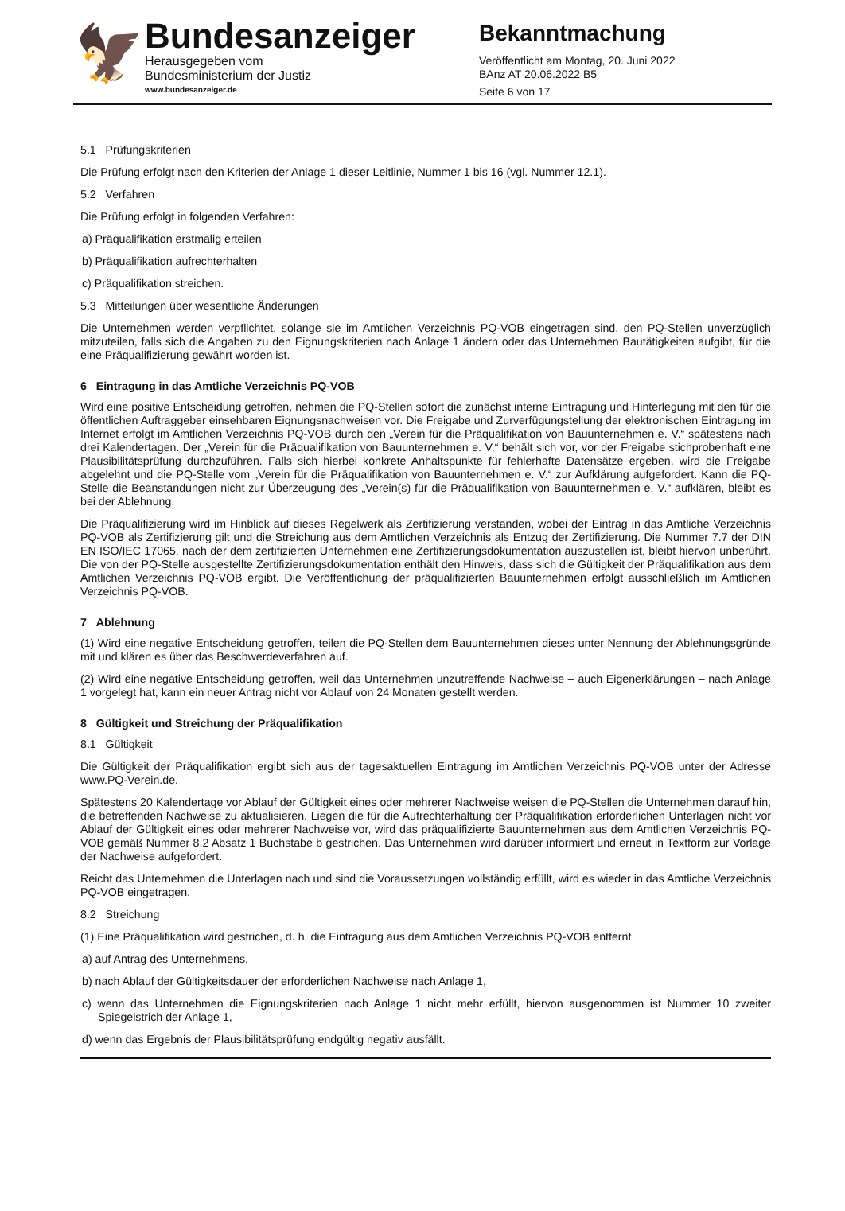🦅
Bundesanzeiger
Herausgegeben vom
Bundesministerium der Justiz
www.bundesanzeiger.de
Bekanntmachung
Veröffentlicht am Montag, 20. Juni 2022
BAnz AT 20.06.2022 B5
Seite 6 von 17
5.1 Prüfungskriterien
Die Prüfung erfolgt nach den Kriterien der Anlage 1 dieser Leitlinie, Nummer 1 bis 16 (vgl. Nummer 12.1).
5.2 Verfahren
Die Prüfung erfolgt in folgenden Verfahren:
a) Präqualifikation erstmalig erteilen
b) Präqualifikation aufrechterhalten
c) Präqualifikation streichen.
5.3 Mitteilungen über wesentliche Änderungen
Die Unternehmen werden verpflichtet, solange sie im Amtlichen Verzeichnis PQ-VOB eingetragen sind, den PQ-Stellen unverzüglich mitzuteilen, falls sich die Angaben zu den Eignungskriterien nach Anlage 1 ändern oder das Unternehmen Bautätigkeiten aufgibt, für die eine Präqualifizierung gewährt worden ist.
6 Eintragung in das Amtliche Verzeichnis PQ-VOB
Wird eine positive Entscheidung getroffen, nehmen die PQ-Stellen sofort die zunächst interne Eintragung und Hinterlegung mit den für die öffentlichen Auftraggeber einsehbaren Eignungsnachweisen vor. Die Freigabe und Zurverfügungstellung der elektronischen Eintragung im Internet erfolgt im Amtlichen Verzeichnis PQ-VOB durch den „Verein für die Präqualifikation von Bauunternehmen e. V.“ spätestens nach drei Kalendertagen. Der „Verein für die Präqualifikation von Bauunternehmen e. V.“ behält sich vor, vor der Freigabe stichprobenhaft eine Plausibilitätsprüfung durchzuführen. Falls sich hierbei konkrete Anhaltspunkte für fehlerhafte Datensätze ergeben, wird die Freigabe abgelehnt und die PQ-Stelle vom „Verein für die Präqualifikation von Bauunternehmen e. V.“ zur Aufklärung aufgefordert. Kann die PQ-Stelle die Beanstandungen nicht zur Überzeugung des „Verein(s) für die Präqualifikation von Bauunternehmen e. V.“ aufklären, bleibt es bei der Ablehnung.
Die Präqualifizierung wird im Hinblick auf dieses Regelwerk als Zertifizierung verstanden, wobei der Eintrag in das Amtliche Verzeichnis PQ-VOB als Zertifizierung gilt und die Streichung aus dem Amtlichen Verzeichnis als Entzug der Zertifizierung. Die Nummer 7.7 der DIN EN ISO/IEC 17065, nach der dem zertifizierten Unternehmen eine Zertifizierungsdokumentation auszustellen ist, bleibt hiervon unberührt. Die von der PQ-Stelle ausgestellte Zertifizierungsdokumentation enthält den Hinweis, dass sich die Gültigkeit der Präqualifikation aus dem Amtlichen Verzeichnis PQ-VOB ergibt. Die Veröffentlichung der präqualifizierten Bauunternehmen erfolgt ausschließlich im Amtlichen Verzeichnis PQ-VOB.
7 Ablehnung
(1) Wird eine negative Entscheidung getroffen, teilen die PQ-Stellen dem Bauunternehmen dieses unter Nennung der Ablehnungsgründe mit und klären es über das Beschwerdeverfahren auf.
(2) Wird eine negative Entscheidung getroffen, weil das Unternehmen unzutreffende Nachweise – auch Eigenerklärungen – nach Anlage 1 vorgelegt hat, kann ein neuer Antrag nicht vor Ablauf von 24 Monaten gestellt werden.
8 Gültigkeit und Streichung der Präqualifikation
8.1 Gültigkeit
Die Gültigkeit der Präqualifikation ergibt sich aus der tagesaktuellen Eintragung im Amtlichen Verzeichnis PQ-VOB unter der Adresse www.PQ-Verein.de.
Spätestens 20 Kalendertage vor Ablauf der Gültigkeit eines oder mehrerer Nachweise weisen die PQ-Stellen die Unternehmen darauf hin, die betreffenden Nachweise zu aktualisieren. Liegen die für die Aufrechterhaltung der Präqualifikation erforderlichen Unterlagen nicht vor Ablauf der Gültigkeit eines oder mehrerer Nachweise vor, wird das präqualifizierte Bauunternehmen aus dem Amtlichen Verzeichnis PQ-VOB gemäß Nummer 8.2 Absatz 1 Buchstabe b gestrichen. Das Unternehmen wird darüber informiert und erneut in Textform zur Vorlage der Nachweise aufgefordert.
Reicht das Unternehmen die Unterlagen nach und sind die Voraussetzungen vollständig erfüllt, wird es wieder in das Amtliche Verzeichnis PQ-VOB eingetragen.
8.2 Streichung
(1) Eine Präqualifikation wird gestrichen, d. h. die Eintragung aus dem Amtlichen Verzeichnis PQ-VOB entfernt
a) auf Antrag des Unternehmens,
b) nach Ablauf der Gültigkeitsdauer der erforderlichen Nachweise nach Anlage 1,
c) wenn das Unternehmen die Eignungskriterien nach Anlage 1 nicht mehr erfüllt, hiervon ausgenommen ist Nummer 10 zweiter Spiegelstrich der Anlage 1,
d) wenn das Ergebnis der Plausibilitätsprüfung endgültig negativ ausfällt.